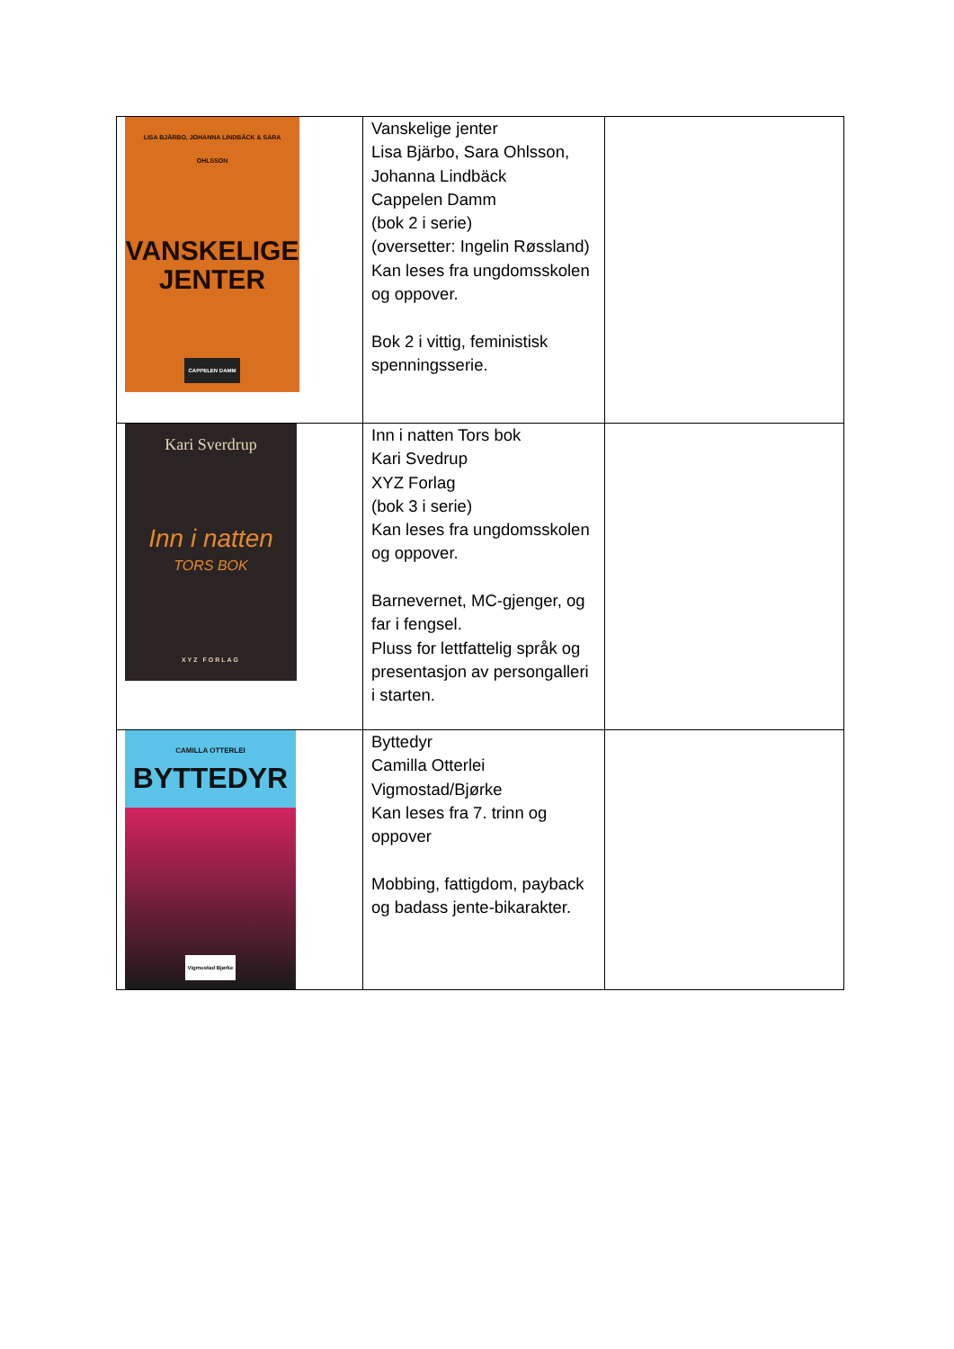| LISA BJÄRBO, JOHANNA LINDBÄCK & SARA OHLSSON VANSKELIGE JENTER CAPPELEN DAMM | Vanskelige jenter Lisa Bjärbo, Sara Ohlsson, Johanna Lindbäck Cappelen Damm (bok 2 i serie) (oversetter: Ingelin Røssland) Kan leses fra ungdomsskolen og oppover. Bok 2 i vittig, feministisk spenningsserie. | |
| Kari Sverdrup Inn i natten TORS BOK XYZ FORLAG | Inn i natten Tors bok Kari Svedrup XYZ Forlag (bok 3 i serie) Kan leses fra ungdomsskolen og oppover. Barnevernet, MC-gjenger, og far i fengsel. Pluss for lettfattelig språk og presentasjon av persongalleri i starten. | |
| CAMILLA OTTERLEI BYTTEDYR Vigmostad Bjørke | Byttedyr Camilla Otterlei Vigmostad/Bjørke Kan leses fra 7. trinn og oppover Mobbing, fattigdom, payback og badass jente-bikarakter. | |